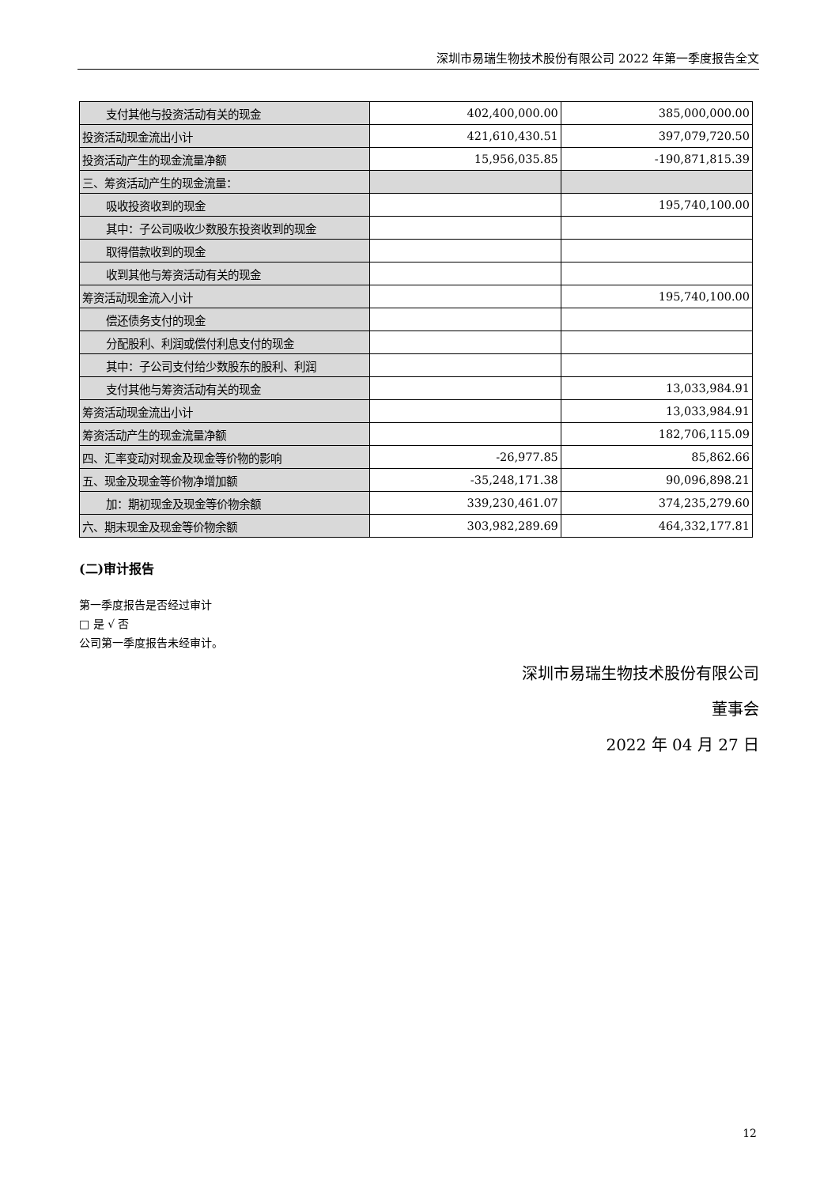深圳市易瑞生物技术股份有限公司 2022 年第一季度报告全文
| 支付其他与投资活动有关的现金 | 402,400,000.00 | 385,000,000.00 |
| 投资活动现金流出小计 | 421,610,430.51 | 397,079,720.50 |
| 投资活动产生的现金流量净额 | 15,956,035.85 | -190,871,815.39 |
| 三、筹资活动产生的现金流量： | | |
| 吸收投资收到的现金 | | 195,740,100.00 |
| 其中：子公司吸收少数股东投资收到的现金 | | |
| 取得借款收到的现金 | | |
| 收到其他与筹资活动有关的现金 | | |
| 筹资活动现金流入小计 | | 195,740,100.00 |
| 偿还债务支付的现金 | | |
| 分配股利、利润或偿付利息支付的现金 | | |
| 其中：子公司支付给少数股东的股利、利润 | | |
| 支付其他与筹资活动有关的现金 | | 13,033,984.91 |
| 筹资活动现金流出小计 | | 13,033,984.91 |
| 筹资活动产生的现金流量净额 | | 182,706,115.09 |
| 四、汇率变动对现金及现金等价物的影响 | -26,977.85 | 85,862.66 |
| 五、现金及现金等价物净增加额 | -35,248,171.38 | 90,096,898.21 |
| 加：期初现金及现金等价物余额 | 339,230,461.07 | 374,235,279.60 |
| 六、期末现金及现金等价物余额 | 303,982,289.69 | 464,332,177.81 |
(二)审计报告
第一季度报告是否经过审计
□ 是 √ 否
公司第一季度报告未经审计。
深圳市易瑞生物技术股份有限公司
董事会
2022 年 04 月 27 日
12